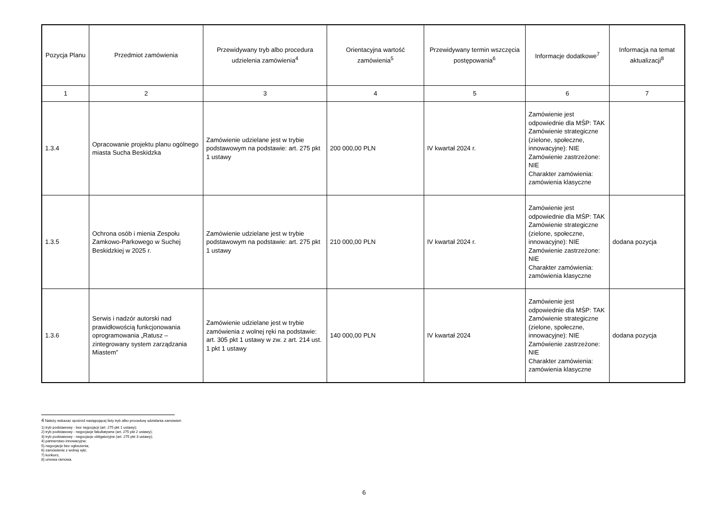| Pozycja Planu | Przedmiot zamówienia | Przewidywany tryb albo procedura udzielenia zamówienia<sup>4</sup> | Orientacyjna wartość zamówienia<sup>5</sup> | Przewidywany termin wszczęcia postępowania<sup>6</sup> | Informacje dodatkowe<sup>7</sup> | Informacja na temat aktualizacji<sup>8</sup> |
| --- | --- | --- | --- | --- | --- | --- |
| 1 | 2 | 3 | 4 | 5 | 6 | 7 |
| 1.3.4 | Opracowanie projektu planu ogólnego miasta Sucha Beskidzka | Zamówienie udzielane jest w trybie podstawowym na podstawie: art. 275 pkt 1 ustawy | 200 000,00 PLN | IV kwartał 2024 r. | Zamówienie jest odpowiednie dla MŚP: TAK Zamówienie strategiczne (zielone, społeczne, innowacyjne): NIE Zamówienie zastrzeżone: NIE Charakter zamówienia: zamówienia klasyczne | |
| 1.3.5 | Ochrona osób i mienia Zespołu Zamkowo-Parkowego w Suchej Beskidzkiej w 2025 r. | Zamówienie udzielane jest w trybie podstawowym na podstawie: art. 275 pkt 1 ustawy | 210 000,00 PLN | IV kwartał 2024 r. | Zamówienie jest odpowiednie dla MŚP: TAK Zamówienie strategiczne (zielone, społeczne, innowacyjne): NIE Zamówienie zastrzeżone: NIE Charakter zamówienia: zamówienia klasyczne | dodana pozycja |
| 1.3.6 | Serwis i nadzór autorski nad prawidłowością funkcjonowania oprogramowania „Ratusz – zintegrowany system zarządzania Miastem” | Zamówienie udzielane jest w trybie zamówienia z wolnej ręki na podstawie: art. 305 pkt 1 ustawy w zw. z art. 214 ust. 1 pkt 1 ustawy | 140 000,00 PLN | IV kwartał 2024 | Zamówienie jest odpowiednie dla MŚP: TAK Zamówienie strategiczne (zielone, społeczne, innowacyjne): NIE Zamówienie zastrzeżone: NIE Charakter zamówienia: zamówienia klasyczne | dodana pozycja |
4 Należy wskazać spośród następującej listy tryb albo procedurę udzielania zamówień:
1) tryb podstawowy - bez negocjacji (art. 275 pkt 1 ustawy);
2) tryb podstawowy - negocjacje fakultatywne (art. 275 pkt 2 ustawy);
3) tryb podstawowy - negocjacje obligatoryjne (art. 275 pkt 3 ustawy);
4) partnerstwo innowacyjne;
5) negocjacje bez ogłoszenia;
6) zamówienie z wolnej ręki;
7) konkurs;
8) umowa ramowa.
6